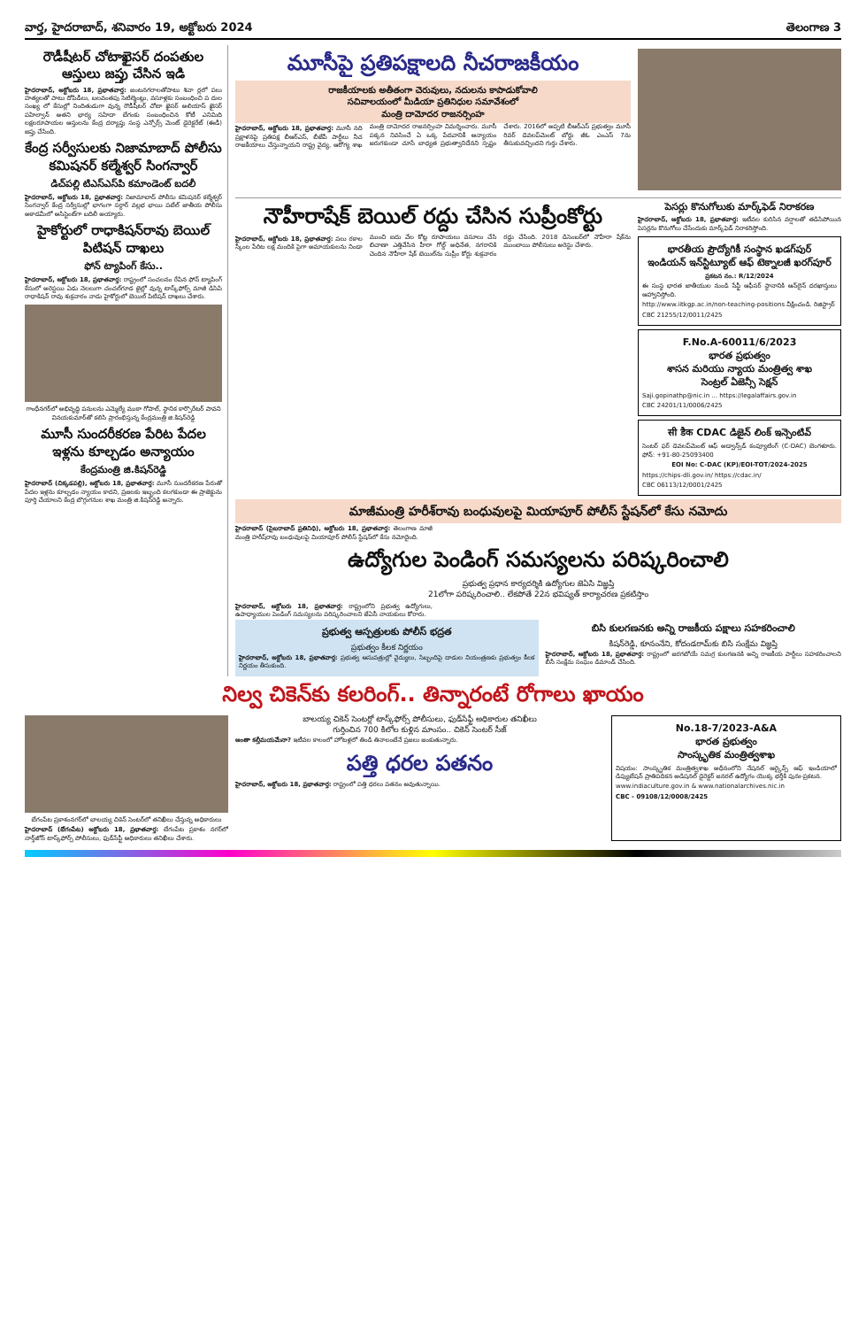వార్త, హైదరాబాద్, శనివారం 19, అక్టోబరు 2024 తెలంగాణ 3
రౌడీషీటర్ చోటాఖైసర్ దంపతుల ఆస్తులు జప్తు చేసిన ఇడి
హైదరాబాద్, అక్టోబరు 18, ప్రభాతవార్త: జంటనగరాలతోపాటు శివా ర్లలో పలు హత్యలతో పాటు దోపిడీలు, బలవంతపు సెటిల్మెంట్లు, వసూళ్లకు సంబంధించి ప దుల సంఖ్య లో కేసుల్లో నిందితుడుగా వున్న రౌడీషీటర్ చోటా ఖైసర్ అలియాస్ ఖైసర్ పహిల్వాన్ అతని భార్య సహిదా బేగంకు సంబంధించిన కోటీ ఎనిమిది లక్షలరూపాయల ఆస్తులను కేంద్ర దర్యాప్తు సంస్థ ఎన్ఫోర్స్ మెంట్ డైరెక్టరేట్ (ఈడీ) జప్తు చేసింది.
కేంద్ర సర్వీసులకు నిజామాబాద్ పోలీసు కమిషనర్ కల్మేశ్వర్ సింగన్వార్
డిచ్‌పల్లి టిఎస్‌ఎస్‌పి కమాండెంట్ బదలీ
హైదరాబాద్, అక్టోబరు 18, ప్రభాతవార్త: నిజామాబాద్ పోలీసు కమిషనర్ కల్మేశ్వర్ సింగన్వార్ కేంద్ర సర్వీసుల్లో భాగంగా సర్దార్ వల్లభ భాయి పటేల్ జాతీయ పోలీసు అకాడమీలో అసిస్టెంట్‌గా బదిలీ అయ్యారు.
హైకోర్టులో రాధాకిషన్‌రావు బెయిల్ పిటిషన్ దాఖలు
ఫోన్ ట్యాపింగ్ కేసు..
హైదరాబాద్, అక్టోబరు 18, ప్రభాతవార్త: రాష్ట్రంలో సంచలనం రేపిన ఫోన్ ట్యాపింగ్ కేసులో అరెస్టయి ఏడు నెలలుగా చంచల్‌గూడ జైల్లో వున్న టాస్క్‌ఫోర్స్ మాజీ డిసిపి రాధాకిషన్ రావు శుక్రవారం నాడు హైకోర్టులో బెయిల్ పిటిషన్ దాఖలు చేశారు.
గాంధీనగర్‌లో అభివృద్ధి పనులను ఎమ్మెల్యే ముఠా గోపాల్, స్థానిక కార్పొరేటర్ పావని వినయకుమార్‌తో కలిసి ప్రారంభిస్తున్న కేంద్రమంత్రి జి.కిషన్‌రెడ్డి
మూసీ సుందరీకరణ పేరిట పేదల ఇళ్లను కూల్చడం అన్యాయం
కేంద్రమంత్రి జి.కిషన్‌రెడ్డి
హైదరాబాద్ (చిక్కడపల్లి), అక్టోబరు 18, ప్రభాతవార్త: మూసీ సుందరీకరణ పేరుతో పేదల ఇళ్లను కూల్చడం న్యాయం కాదని, ప్రజలకు ఇబ్బంది కలగకుండా ఈ ప్రాజెక్టును పూర్తి చేయాలని కేంద్ర బొగ్గుగనుల శాఖ మంత్రి జి.కిషన్‌రెడ్డి అన్నారు.
మూసీపై ప్రతిపక్షాలది నీచరాజకీయం
రాజకీయాలకు అతీతంగా చెరువులు, నదులను కాపాడుకోవాలి
సచివాలయంలో మీడియా ప్రతినిధుల సమావేశంలో
మంత్రి దామోదర రాజనర్సింహ
హైదరాబాద్, అక్టోబరు 18, ప్రభాతవార్త: మూసీ నది ప్రక్షాళనపై ప్రతిపక్ష బీఆర్ఎస్, బీజేపీ పార్టీలు నీచ రాజకీయాలు చేస్తున్నాయని రాష్ట్ర వైద్య, ఆరోగ్య శాఖ మంత్రి దామోదర రాజనర్సింహ విమర్శించారు. మూసీ పక్కన నివసించే ఏ ఒక్క పేదవానికీ అన్యాయం జరుగకుండా చూసే బాధ్యత ప్రభుత్వానిదేనని స్పష్టం చేశారు. 2016లో అప్పటి బీఆర్ఎస్ ప్రభుత్వం మూసీ రివర్ డెవలప్‌మెంట్ బోర్డు జీఓ ఎంఎస్ 7ను తీసుకువచ్చిందని గుర్తు చేశారు.
నౌహీరాషేక్ బెయిల్ రద్దు చేసిన సుప్రీంకోర్టు
హైదరాబాద్, అక్టోబరు 18, ప్రభాతవార్త: పలు రకాల స్కీంల పేరిట లక్ష మందికి పైగా అమాయకులను నిండా ముంచి ఐదు వేల కోట్ల రూపాయలు వసూలు చేసి బిచాణా ఎత్తివేసిన హీరా గోల్డ్ అధినేత, నగరానికి చెందిన నౌహీరా షేక్ బెయిల్‌ను సుప్రీం కోర్టు శుక్రవారం రద్దు చేసింది. 2018 డిసెంబర్‌లో నౌహీరా షేక్‌ను ముంబాయి పోలీసులు అరెస్టు చేశారు.
పెసర్లు కొనుగోలుకు మార్క్‌ఫెడ్ నిరాకరణ
హైదరాబాద్, అక్టోబరు 18, ప్రభాతవార్త: ఇటీవల కురిసిన వర్షాలతో తడిసిపోయిన పెసర్లను కొనుగోలు చేసేందుకు మార్క్‌ఫెడ్ నిరాకరిస్తోంది.
భారతీయ ప్రౌద్యోగికీ సంస్థాన ఖడగ్‌పుర్
ఇండియన్ ఇన్‌స్టిట్యూట్ ఆఫ్ టెక్నాలజీ ఖరగ్‌పూర్
ప్రకటన నం.: R/12/2024
ఈ సంస్థ భారత జాతీయుల నుండి సేఫ్టీ ఆఫీసర్ స్థానానికి ఆన్‌లైన్ దరఖాస్తులు ఆహ్వానిస్తోంది.
http://www.iitkgp.ac.in/non-teaching-positions వీక్షించండి. రిజిస్ట్రార్
CBC 21255/12/0011/2425
F.No.A-60011/6/2023
భారత ప్రభుత్వం
శాసన మరియు న్యాయ మంత్రిత్వ శాఖ
సెంట్రల్ ఏజెన్సీ సెక్షన్
Saji.gopinathp@nic.in ... https://legalaffairs.gov.in
CBC 24201/11/0006/2425
सी डैक CDAC డిజైన్ లింక్ ఇన్సెంటివ్
సెంటర్ ఫర్ డెవలప్‌మెంట్ ఆఫ్ అడ్వాన్స్‌డ్ కంప్యూటింగ్ (C-DAC) బెంగళూరు. ఫోన్: +91-80-25093400
EOI No: C-DAC (KP)/EOI-TOT/2024-2025
https://chips-dli.gov.in/ https://cdac.in/
CBC 06113/12/0001/2425
మాజీమంత్రి హరీశ్‌రావు బంధువులపై మియాపూర్ పోలీస్ స్టేషన్‌లో కేసు నమోదు
హైదరాబాద్ (సైబరాబాద్ ప్రతినిధి), అక్టోబరు 18, ప్రభాతవార్త: తెలంగాణ మాజీ మంత్రి హరీష్‌రావు బంధువులపై మియాపూర్ పోలీస్ స్టేషన్‌లో కేసు నమోదైంది.
ఉద్యోగుల పెండింగ్ సమస్యలను పరిష్కరించాలి
ప్రభుత్వ ప్రధాన కార్యదర్శికి ఉద్యోగుల జెఏసి విజ్ఞప్తి
21లోగా పరిష్కరించాలి.. లేకపోతే 22న భవిష్యత్ కార్యాచరణ ప్రకటిస్తాం
హైదరాబాద్, అక్టోబరు 18, ప్రభాతవార్త: రాష్ట్రంలోని ప్రభుత్వ ఉద్యోగులు, ఉపాధ్యాయుల పెండింగ్ సమస్యలను పరిష్కరించాలని జేఏసీ నాయకులు కోరారు.
ప్రభుత్వ ఆస్పత్రులకు పోలీస్ భద్రత
ప్రభుత్వం కీలక నిర్ణయం
హైదరాబాద్, అక్టోబరు 18, ప్రభాతవార్త: ప్రభుత్వ ఆసుపత్రుల్లో వైద్యులు, సిబ్బందిపై దాడుల నియంత్రణకు ప్రభుత్వం కీలక నిర్ణయం తీసుకుంది.
బిసి కులగణనకు అన్ని రాజకీయ పక్షాలు సహకరించాలి
కిషన్‌రెడ్డి, కూనంనేని, కోదండరామ్‌కు బిసి సంక్షేమ విజ్ఞప్తి
హైదరాబాద్, అక్టోబరు 18, ప్రభాతవార్త: రాష్ట్రంలో జరగబోయే సమగ్ర కులగణనకి అన్ని రాజకీయ పార్టీలు సహకరించాలని బీసీ సంక్షేమ సంఘం డిమాండ్ చేసింది.
నిల్వ చికెన్‌కు కలరింగ్.. తిన్నారంటే రోగాలు ఖాయం
బేగంపేట ప్రకాశంనగర్‌లో బాలయ్య చికెన్ సెంటర్‌లో తనిఖీలు చేస్తున్న అధికారులు
హైదరాబాద్ (బేగంపేట) అక్టోబరు 18, ప్రభాతవార్త: బేగంపేట ప్రకాశం నగర్‌లో నార్త్‌జోన్ టాస్క్‌ఫోర్స్ పోలీసులు, ఫుడ్‌సేఫ్టీ అధికారులు తనిఖీలు చేశారు.
బాలయ్య చికెన్ సెంటర్లో టాస్క్‌ఫోర్స్ పోలీసులు, ఫుడ్‌సేఫ్టీ అధికారుల తనిఖీలు
గుర్తించిన 700 కిలోల కుళ్లిన మాంసం.. చికెన్ సెంటర్ సీజ్
అంతా కల్తీమయమేనా? ఇటీవల కాలంలో హోటళ్లలో తిండి తినాలంటేనే ప్రజలు జంకుతున్నారు.
పత్తి ధరల పతనం
హైదరాబాద్, అక్టోబరు 18, ప్రభాతవార్త: రాష్ట్రంలో పత్తి ధరలు పతనం అవుతున్నాయి.
No.18-7/2023-A&A
భారత ప్రభుత్వం
సాంస్కృతిక మంత్రిత్వశాఖ
విషయం: సాంస్కృతిక మంత్రిత్వశాఖ అధీనంలోని నేషనల్ ఆర్కైవ్స్ ఆఫ్ ఇండియాలో డిప్యుటేషన్ ప్రాతిపదికన అడిషనల్ డైరెక్టర్ జనరల్ ఉద్యోగం యొక్క భర్తీకి పునః-ప్రకటన.
www.indiaculture.gov.in & www.nationalarchives.nic.in
CBC - 09108/12/0008/2425